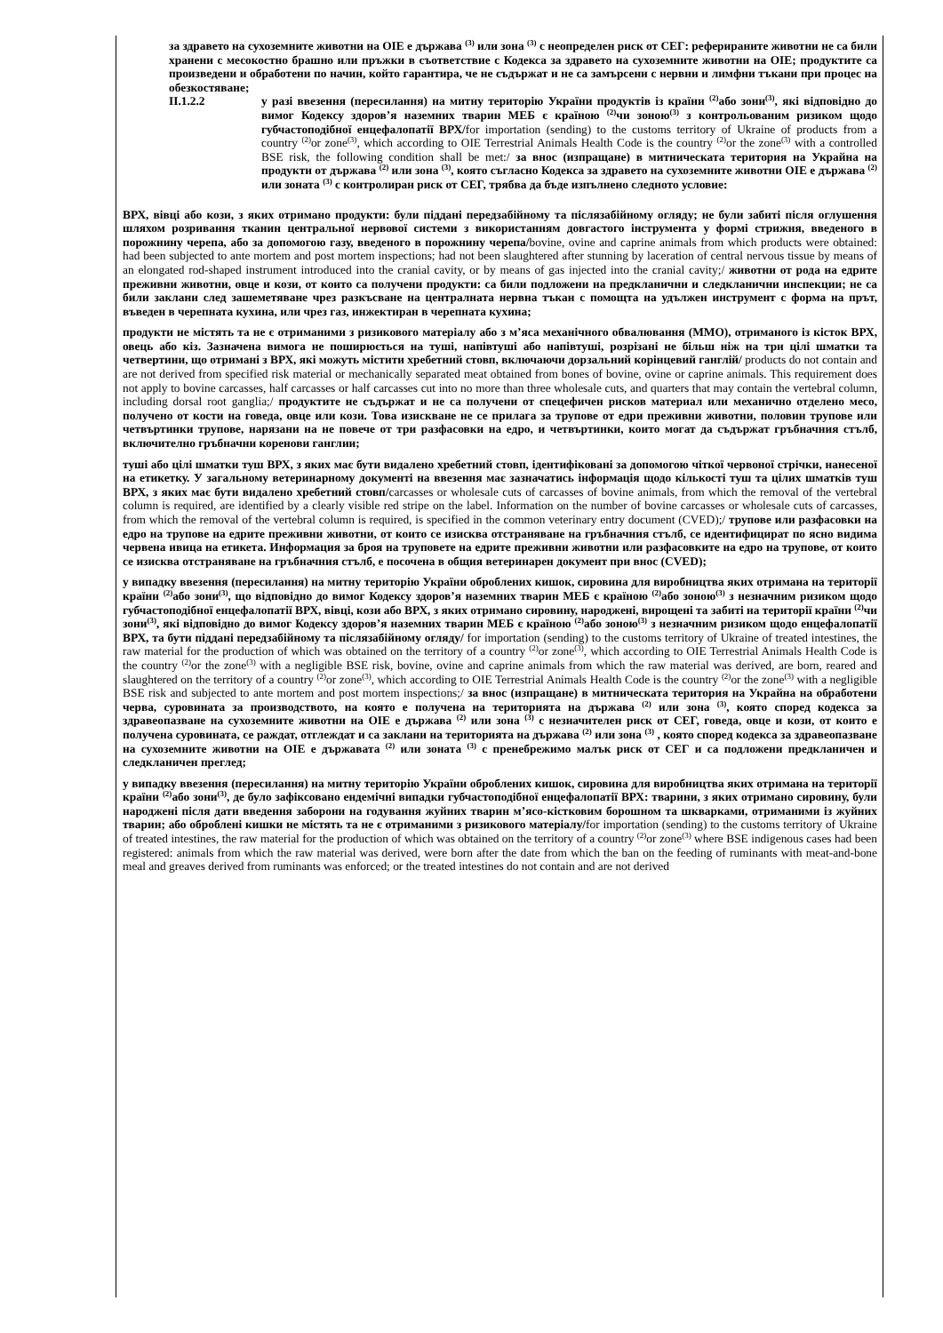за здравето на сухоземните животни на OIE е държава <sup>(3)</sup> или зона <sup>(3)</sup> с неопределен риск от СЕГ: реферираните животни не са били хранени с месокостно брашно или пръжки в съответствие с Кодекса за здравето на сухоземните животни на OIE; продуктите са произведени и обработени по начин, който гарантира, че не съдържат и не са замърсени с нервни и лимфни тъкани при процес на обезкостяване;
II.1.2.2 у разі ввезення (пересилання) на митну територію України продуктів із країни <sup>(2)</sup>або зони<sup>(3)</sup>, які відповідно до вимог Кодексу здоров’я наземних тварин МЕБ є країною <sup>(2)</sup>чи зоною<sup>(3)</sup> з контрольованим ризиком щодо губчастоподібної енцефалопатії ВРХ/for importation (sending) to the customs territory of Ukraine of products from a country <sup>(2)</sup>or zone<sup>(3)</sup>, which according to OIE Terrestrial Animals Health Code is the country <sup>(2)</sup>or the zone<sup>(3)</sup> with a controlled BSE risk, the following condition shall be met:/ за внос (изпращане) в митническата територия на Украйна на продукти от държава <sup>(2)</sup> или зона <sup>(3)</sup>, която съгласно Кодекса за здравето на сухоземните животни OIE е държава <sup>(2)</sup> или зоната <sup>(3)</sup> с контролиран риск от СЕГ, трябва да бъде изпълнено следното условие:
ВРХ, вівці або кози, з яких отримано продукти: були піддані передзабійному та післязабійному огляду; не були забиті після оглушення шляхом розривання тканин центральної нервової системи з використанням довгастого інструмента у формі стрижня, введеного в порожнину черепа, або за допомогою газу, введеного в порожнину черепа/bovine, ovine and caprine animals from which products were obtained: had been subjected to ante mortem and post mortem inspections; had not been slaughtered after stunning by laceration of central nervous tissue by means of an elongated rod-shaped instrument introduced into the cranial cavity, or by means of gas injected into the cranial cavity;/ животни от рода на едрите преживни животни, овце и кози, от които са получени продукти: са били подложени на предкланични и следкланични инспекции; не са били заклани след зашеметяване чрез разкъсване на централната нервна тъкан с помощта на удължен инструмент с форма на прът, въведен в черепната кухина, или чрез газ, инжектиран в черепната кухина;
продукти не містять та не є отриманими з ризикового матеріалу або з м’яса механічного обвалювання (ММО), отриманого із кісток ВРХ, овець або кіз. Зазначена вимога не поширюється на туші, напівтуші або напівтуші, розрізані не більш ніж на три цілі шматки та четвертини, що отримані з ВРХ, які можуть містити хребетний стовп, включаючи дорзальний корінцевий ганглій/ products do not contain and are not derived from specified risk material or mechanically separated meat obtained from bones of bovine, ovine or caprine animals. This requirement does not apply to bovine carcasses, half carcasses or half carcasses cut into no more than three wholesale cuts, and quarters that may contain the vertebral column, including dorsal root ganglia;/ продуктите не съдържат и не са получени от спецефичен рисков материал или механично отделено месо, получено от кости на говеда, овце или кози. Това изискване не се прилага за трупове от едри преживни животни, половин трупове или четвъртинки трупове, нарязани на не повече от три разфасовки на едро, и четвъртинки, които могат да съдържат гръбначния стълб, включително гръбначни коренови ганглии;
туші або цілі шматки туш ВРХ, з яких має бути видалено хребетний стовп, ідентифіковані за допомогою чіткої червоної стрічки, нанесеної на етикетку. У загальному ветеринарному документі на ввезення має зазначатись інформація щодо кількості туш та цілих шматків туш ВРХ, з яких має бути видалено хребетний стовп/carcasses or wholesale cuts of carcasses of bovine animals, from which the removal of the vertebral column is required, are identified by a clearly visible red stripe on the label. Information on the number of bovine carcasses or wholesale cuts of carcasses, from which the removal of the vertebral column is required, is specified in the common veterinary entry document (CVED);/ трупове или разфасовки на едро на трупове на едрите преживни животни, от които се изисква отстраняване на гръбначния стълб, се идентифицират по ясно видима червена ивица на етикета. Информация за броя на труповете на едрите преживни животни или разфасовките на едро на трупове, от които се изисква отстраняване на гръбначния стълб, е посочена в общия ветеринарен документ при внос (CVED);
у випадку ввезення (пересилання) на митну територію України оброблених кишок, сировина для виробництва яких отримана на території країни <sup>(2)</sup>або зони<sup>(3)</sup>, що відповідно до вимог Кодексу здоров’я наземних тварин МЕБ є країною <sup>(2)</sup>або зоною<sup>(3)</sup> з незначним ризиком щодо губчастоподібної енцефалопатії ВРХ, вівці, кози або ВРХ, з яких отримано сировину, народжені, вирощені та забиті на території країни <sup>(2)</sup>чи зони<sup>(3)</sup>, які відповідно до вимог Кодексу здоров’я наземних тварин МЕБ є країною <sup>(2)</sup>або зоною<sup>(3)</sup> з незначним ризиком щодо енцефалопатії ВРХ, та бути піддані передзабійному та післязабійному огляду/ for importation (sending) to the customs territory of Ukraine of treated intestines, the raw material for the production of which was obtained on the territory of a country <sup>(2)</sup>or zone<sup>(3)</sup>, which according to OIE Terrestrial Animals Health Code is the country <sup>(2)</sup>or the zone<sup>(3)</sup> with a negligible BSE risk, bovine, ovine and caprine animals from which the raw material was derived, are born, reared and slaughtered on the territory of a country <sup>(2)</sup>or zone<sup>(3)</sup>, which according to OIE Terrestrial Animals Health Code is the country <sup>(2)</sup>or the zone<sup>(3)</sup> with a negligible BSE risk and subjected to ante mortem and post mortem inspections;/ за внос (изпращане) в митническата територия на Украйна на обработени черва, суровината за производството, на която е получена на територията на държава <sup>(2)</sup> или зона <sup>(3)</sup>, която според кодекса за здравеопазване на сухоземните животни на OIE е държава <sup>(2)</sup> или зона <sup>(3)</sup> с незначителен риск от СЕГ, говеда, овце и кози, от които е получена суровината, се раждат, отглеждат и са заклани на територията на държава <sup>(2)</sup> или зона <sup>(3)</sup> , която според кодекса за здравеопазване на сухоземните животни на OIE е държавата <sup>(2)</sup> или зоната <sup>(3)</sup> с пренебрежимо малък риск от СЕГ и са подложени предкланичен и следкланичен преглед;
у випадку ввезення (пересилання) на митну територію України оброблених кишок, сировина для виробництва яких отримана на території країни <sup>(2)</sup>або зони<sup>(3)</sup>, де було зафіксовано ендемічні випадки губчастоподібної енцефалопатії ВРХ: тварини, з яких отримано сировину, були народжені після дати введення заборони на годування жуйних тварин м’ясо-кістковим борошном та шкварками, отриманими із жуйних тварин; або оброблені кишки не містять та не є отриманими з ризикового матеріалу/for importation (sending) to the customs territory of Ukraine of treated intestines, the raw material for the production of which was obtained on the territory of a country <sup>(2)</sup>or zone<sup>(3)</sup> where BSE indigenous cases had been registered: animals from which the raw material was derived, were born after the date from which the ban on the feeding of ruminants with meat-and-bone meal and greaves derived from ruminants was enforced; or the treated intestines do not contain and are not derived